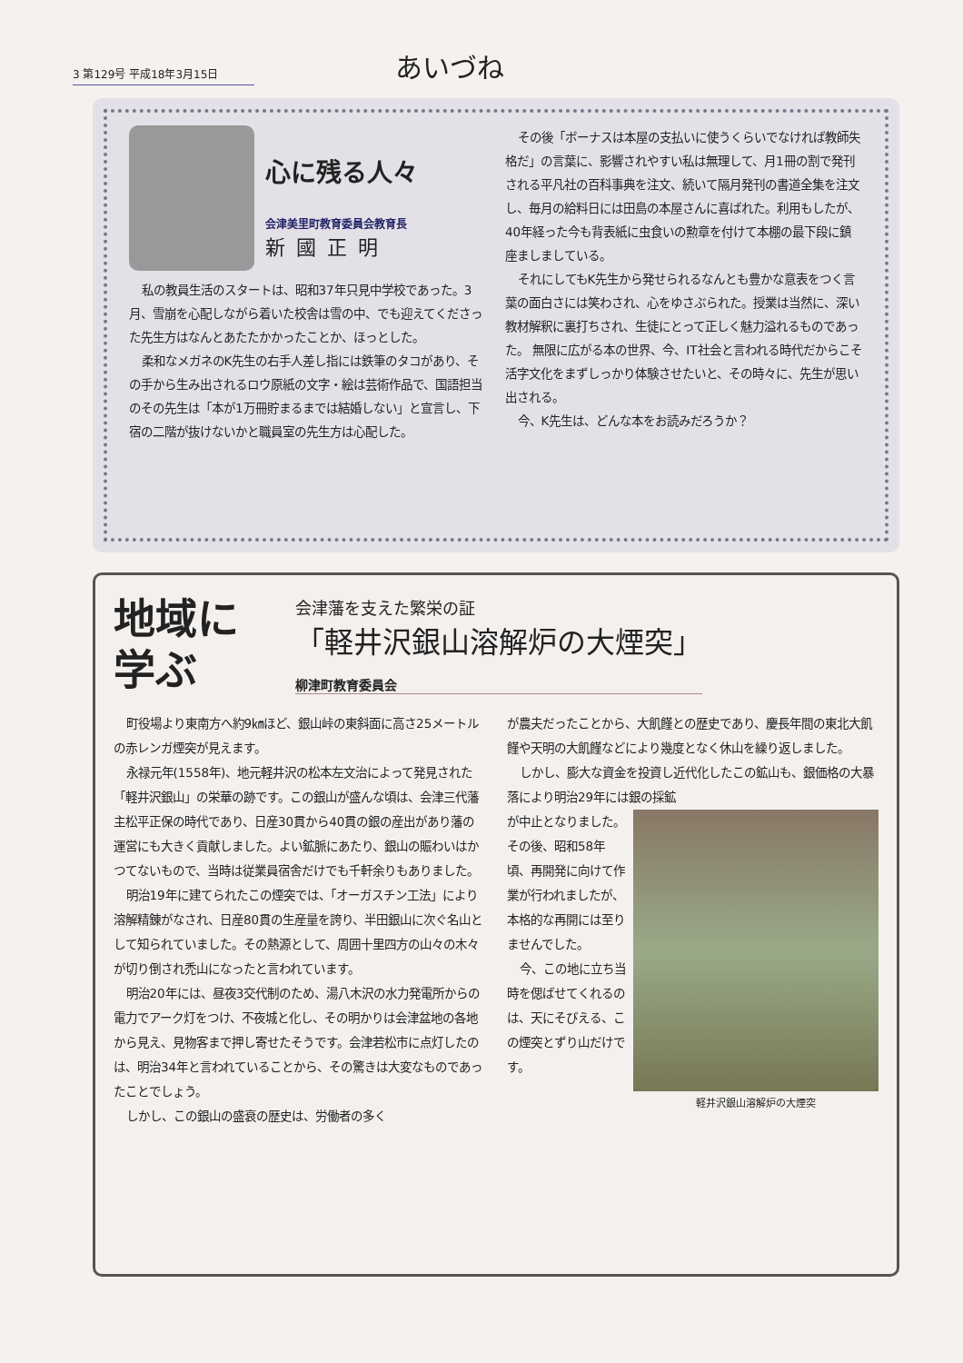3 第129号 平成18年3月15日
あいづね
心に残る人々
会津美里町教育委員会教育長
新國正明
私の教員生活のスタートは、昭和37年只見中学校であった。3月、雪崩を心配しながら着いた校舎は雪の中、でも迎えてくださった先生方はなんとあたたかかったことか、ほっとした。
柔和なメガネのK先生の右手人差し指には鉄筆のタコがあり、その手から生み出されるロウ原紙の文字・絵は芸術作品で、国語担当のその先生は「本が1万冊貯まるまでは結婚しない」と宣言し、下宿の二階が抜けないかと職員室の先生方は心配した。
その後「ボーナスは本屋の支払いに使うくらいでなければ教師失格だ」の言葉に、影響されやすい私は無理して、月1冊の割で発刊される平凡社の百科事典を注文、続いて隔月発刊の書道全集を注文し、毎月の給料日には田島の本屋さんに喜ばれた。利用もしたが、40年経った今も背表紙に虫食いの勲章を付けて本棚の最下段に鎮座ましましている。
それにしてもK先生から発せられるなんとも豊かな意表をつく言葉の面白さには笑わされ、心をゆさぶられた。授業は当然に、深い教材解釈に裏打ちされ、生徒にとって正しく魅力溢れるものであった。 無限に広がる本の世界、今、IT社会と言われる時代だからこそ活字文化をまずしっかり体験させたいと、その時々に、先生が思い出される。
今、K先生は、どんな本をお読みだろうか？
地域に
学ぶ
会津藩を支えた繁栄の証
「軽井沢銀山溶解炉の大煙突」
柳津町教育委員会
町役場より東南方へ約9㎞ほど、銀山峠の東斜面に高さ25メートルの赤レンガ煙突が見えます。
永禄元年(1558年)、地元軽井沢の松本左文治によって発見された「軽井沢銀山」の栄華の跡です。この銀山が盛んな頃は、会津三代藩主松平正保の時代であり、日産30貫から40貫の銀の産出があり藩の運営にも大きく貢献しました。よい鉱脈にあたり、銀山の賑わいはかつてないもので、当時は従業員宿舎だけでも千軒余りもありました。
明治19年に建てられたこの煙突では、「オーガスチン工法」により溶解精錬がなされ、日産80貫の生産量を誇り、半田銀山に次ぐ名山として知られていました。その熱源として、周囲十里四方の山々の木々が切り倒され禿山になったと言われています。
明治20年には、昼夜3交代制のため、湯八木沢の水力発電所からの電力でアーク灯をつけ、不夜城と化し、その明かりは会津盆地の各地から見え、見物客まで押し寄せたそうです。会津若松市に点灯したのは、明治34年と言われていることから、その驚きは大変なものであったことでしょう。
しかし、この銀山の盛衰の歴史は、労働者の多く
が農夫だったことから、大飢饉との歴史であり、慶長年間の東北大飢饉や天明の大飢饉などにより幾度となく休山を繰り返しました。
しかし、膨大な資金を投資し近代化したこの鉱山も、銀価格の大暴落により明治29年には銀の採鉱
軽井沢銀山溶解炉の大煙突
が中止となりました。その後、昭和58年頃、再開発に向けて作業が行われましたが、本格的な再開には至りませんでした。
今、この地に立ち当時を偲ばせてくれるのは、天にそびえる、この煙突とずり山だけです。